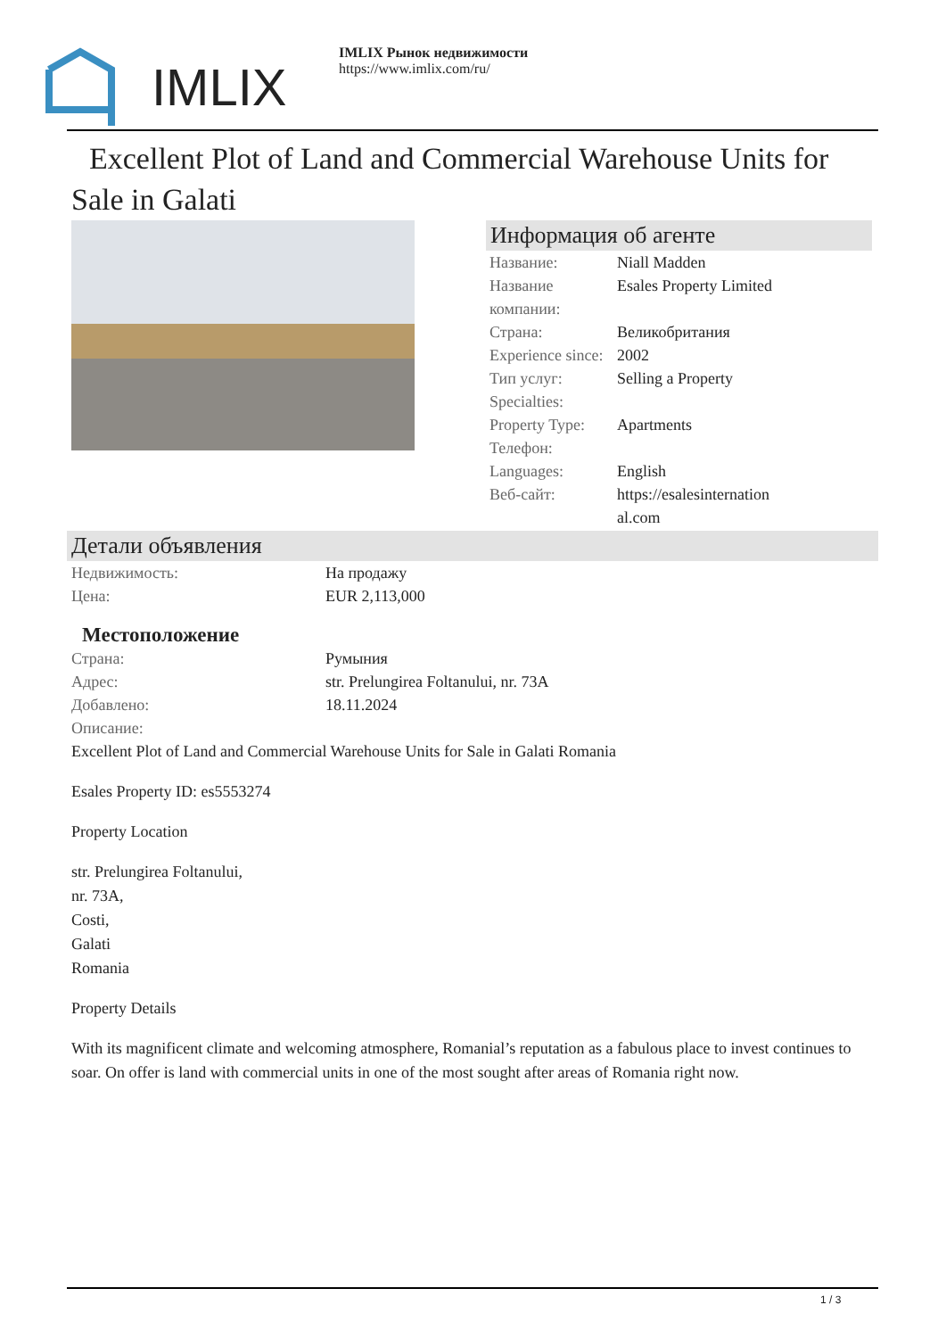IMLIX
IMLIX Рынок недвижимости
https://www.imlix.com/ru/
Excellent Plot of Land and Commercial Warehouse Units for Sale in Galati
Информация об агенте
| Название: | Niall Madden |
| Название компании: | Esales Property Limited |
| Страна: | Великобритания |
| Experience since: | 2002 |
| Тип услуг: | Selling a Property |
| Specialties: | |
| Property Type: | Apartments |
| Телефон: | |
| Languages: | English |
| Веб-сайт: | https://esalesinternation al.com |
Детали объявления
| Недвижимость: | На продажу |
| Цена: | EUR 2,113,000 |
| Местоположение | |
| Страна: | Румыния |
| Адрес: | str. Prelungirea Foltanului, nr. 73A |
| Добавлено: | 18.11.2024 |
| Описание: | |
Excellent Plot of Land and Commercial Warehouse Units for Sale in Galati Romania
Esales Property ID: es5553274
Property Location
str. Prelungirea Foltanului,
nr. 73A,
Costi,
Galati
Romania
Property Details
With its magnificent climate and welcoming atmosphere, Romanial’s reputation as a fabulous place to invest continues to soar. On offer is land with commercial units in one of the most sought after areas of Romania right now.
1 / 3